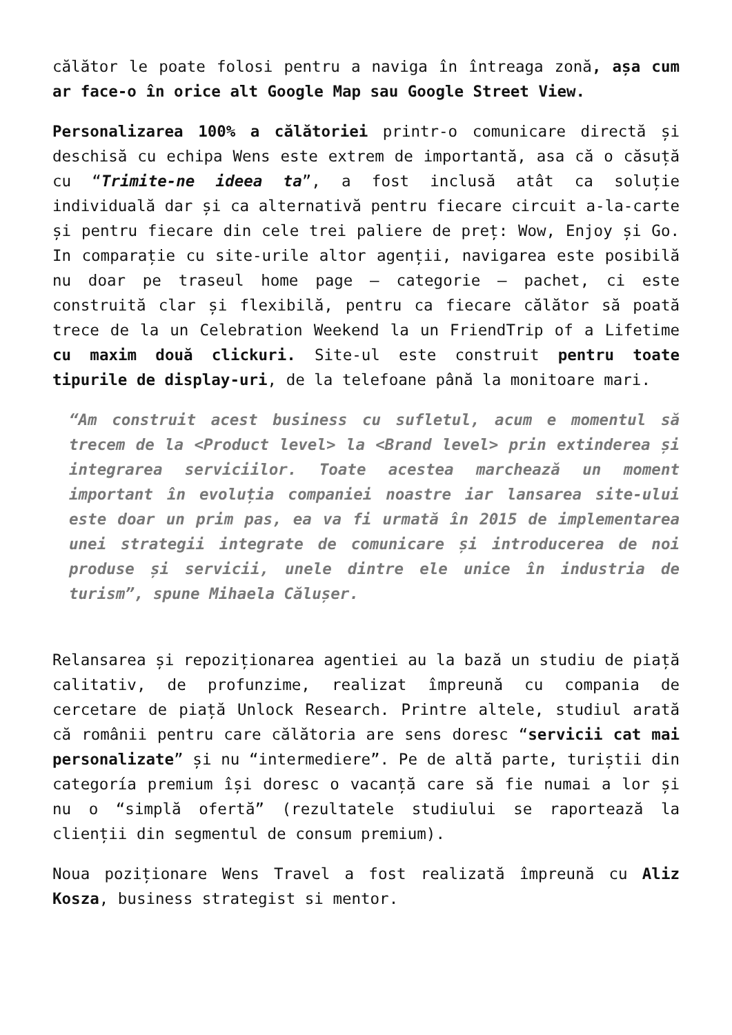călător le poate folosi pentru a naviga în întreaga zonă, așa cum ar face-o în orice alt Google Map sau Google Street View.
Personalizarea 100% a călătoriei printr-o comunicare directă și deschisă cu echipa Wens este extrem de importantă, asa că o căsuță cu “Trimite-ne ideea ta”, a fost inclusă atât ca soluție individuală dar și ca alternativă pentru fiecare circuit a-la-carte și pentru fiecare din cele trei paliere de preț: Wow, Enjoy și Go. In comparație cu site-urile altor agenții, navigarea este posibilă nu doar pe traseul home page – categorie – pachet, ci este construită clar și flexibilă, pentru ca fiecare călător să poată trece de la un Celebration Weekend la un FriendTrip of a Lifetime cu maxim două clickuri. Site-ul este construit pentru toate tipurile de display-uri, de la telefoane până la monitoare mari.
“Am construit acest business cu sufletul, acum e momentul să trecem de la <Product level> la <Brand level> prin extinderea și integrarea serviciilor. Toate acestea marchează un moment important în evoluția companiei noastre iar lansarea site-ului este doar un prim pas, ea va fi urmată în 2015 de implementarea unei strategii integrate de comunicare și introducerea de noi produse și servicii, unele dintre ele unice în industria de turism”, spune Mihaela Călușer.
Relansarea și repoziționarea agentiei au la bază un studiu de piață calitativ, de profunzime, realizat împreună cu compania de cercetare de piață Unlock Research. Printre altele, studiul arată că românii pentru care călătoria are sens doresc “servicii cat mai personalizate” și nu “intermediere”. Pe de altă parte, turiștii din categoría premium își doresc o vacanță care să fie numai a lor și nu o “simplă ofertă” (rezultatele studiului se raportează la clienții din segmentul de consum premium).
Noua poziționare Wens Travel a fost realizată împreună cu Aliz Kosza, business strategist si mentor.